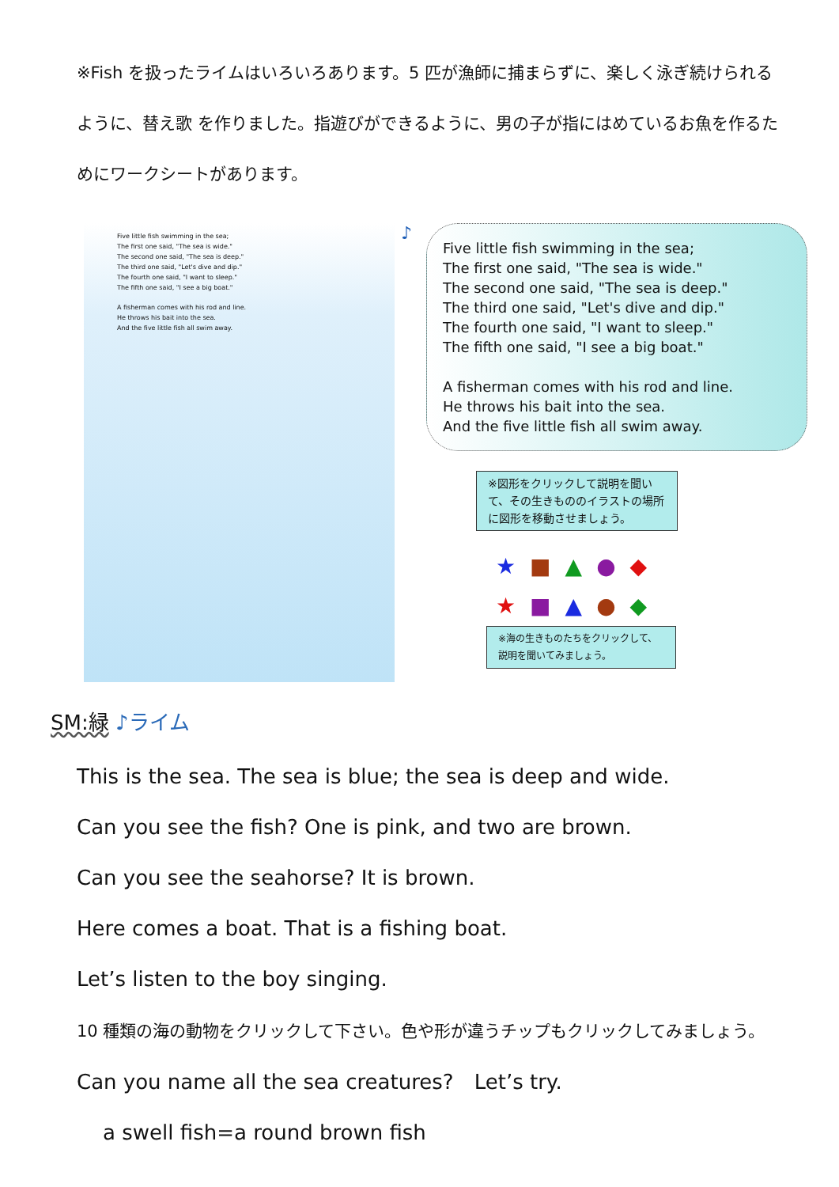※Fish を扱ったライムはいろいろあります。5 匹が漁師に捕まらずに、楽しく泳ぎ続けられるように、替え歌 を作りました。指遊びができるように、男の子が指にはめているお魚を作るためにワークシートがあります。
Five little fish swimming in the sea;
The first one said, "The sea is wide."
The second one said, "The sea is deep."
The third one said, "Let's dive and dip."
The fourth one said, "I want to sleep."
The fifth one said, "I see a big boat."
A fisherman comes with his rod and line.
He throws his bait into the sea.
And the five little fish all swim away.
♪
Five little fish swimming in the sea;
The first one said, "The sea is wide."
The second one said, "The sea is deep."
The third one said, "Let's dive and dip."
The fourth one said, "I want to sleep."
The fifth one said, "I see a big boat."
A fisherman comes with his rod and line.
He throws his bait into the sea.
And the five little fish all swim away.
※図形をクリックして説明を聞いて、その生きもののイラストの場所に図形を移動させましょう。
★■▲●◆
★■▲●◆
※海の生きものたちをクリックして、説明を聞いてみましょう。
SM:緑 ♪ライム
This is the sea. The sea is blue; the sea is deep and wide.
Can you see the fish? One is pink, and two are brown.
Can you see the seahorse? It is brown.
Here comes a boat. That is a fishing boat.
Let’s listen to the boy singing.
10 種類の海の動物をクリックして下さい。色や形が違うチップもクリックしてみましょう。
Can you name all the sea creatures?　Let’s try.
a swell fish=a round brown fish